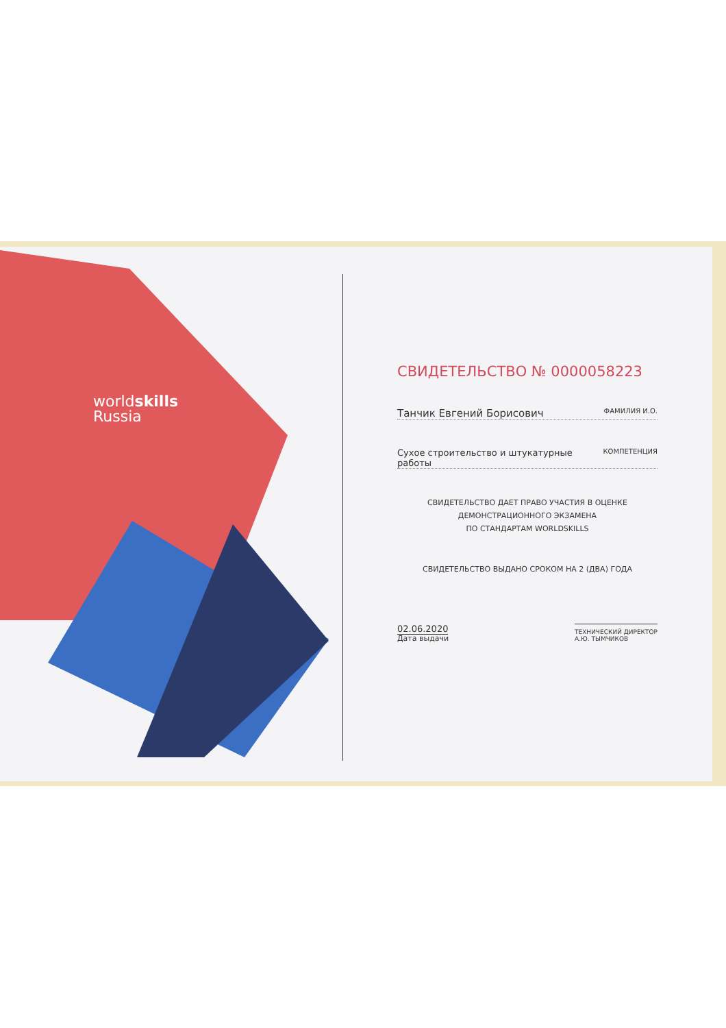worldskills
Russia
СВИДЕТЕЛЬСТВО № 0000058223
Танчик Евгений Борисович ФАМИЛИЯ И.О.
Сухое строительство и штукатурные работы КОМПЕТЕНЦИЯ
СВИДЕТЕЛЬСТВО ДАЕТ ПРАВО УЧАСТИЯ В ОЦЕНКЕ
ДЕМОНСТРАЦИОННОГО ЭКЗАМЕНА
ПО СТАНДАРТАМ WORLDSKILLS
СВИДЕТЕЛЬСТВО ВЫДАНО СРОКОМ НА 2 (ДВА) ГОДА
02.06.2020
Дата выдачи
ТЕХНИЧЕСКИЙ ДИРЕКТОР
А.Ю. ТЫМЧИКОВ